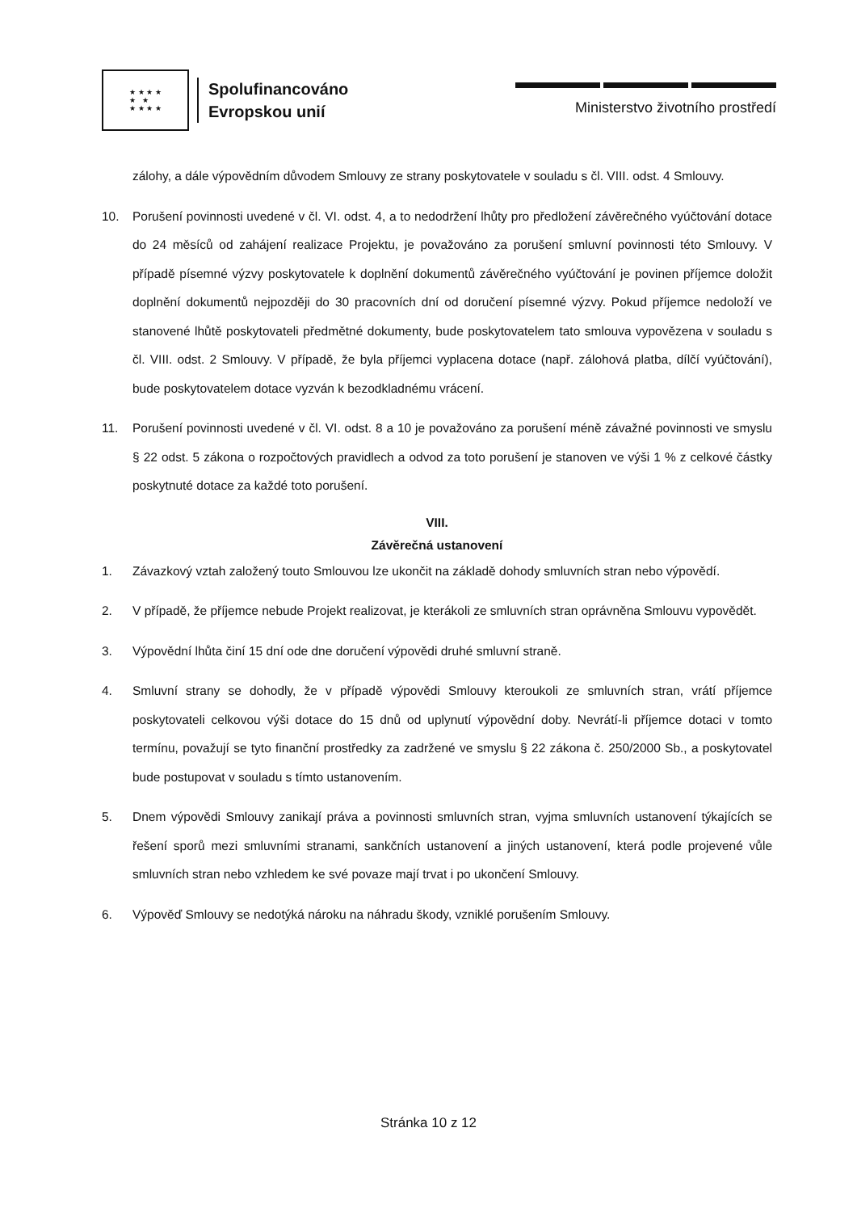★ ★ ★ ★
★ ★
★ ★ ★ ★
Spolufinancováno
Evropskou unií
Ministerstvo životního prostředí
zálohy, a dále výpovědním důvodem Smlouvy ze strany poskytovatele v souladu s čl. VIII. odst. 4 Smlouvy.
10. Porušení povinnosti uvedené v čl. VI. odst. 4, a to nedodržení lhůty pro předložení závěrečného vyúčtování dotace do 24 měsíců od zahájení realizace Projektu, je považováno za porušení smluvní povinnosti této Smlouvy. V případě písemné výzvy poskytovatele k doplnění dokumentů závěrečného vyúčtování je povinen příjemce doložit doplnění dokumentů nejpozději do 30 pracovních dní od doručení písemné výzvy. Pokud příjemce nedoloží ve stanovené lhůtě poskytovateli předmětné dokumenty, bude poskytovatelem tato smlouva vypovězena v souladu s čl. VIII. odst. 2 Smlouvy. V případě, že byla příjemci vyplacena dotace (např. zálohová platba, dílčí vyúčtování), bude poskytovatelem dotace vyzván k bezodkladnému vrácení.
11. Porušení povinnosti uvedené v čl. VI. odst. 8 a 10 je považováno za porušení méně závažné povinnosti ve smyslu § 22 odst. 5 zákona o rozpočtových pravidlech a odvod za toto porušení je stanoven ve výši 1 % z celkové částky poskytnuté dotace za každé toto porušení.
VIII.
Závěrečná ustanovení
1. Závazkový vztah založený touto Smlouvou lze ukončit na základě dohody smluvních stran nebo výpovědí.
2. V případě, že příjemce nebude Projekt realizovat, je kterákoli ze smluvních stran oprávněna Smlouvu vypovědět.
3. Výpovědní lhůta činí 15 dní ode dne doručení výpovědi druhé smluvní straně.
4. Smluvní strany se dohodly, že v případě výpovědi Smlouvy kteroukoli ze smluvních stran, vrátí příjemce poskytovateli celkovou výši dotace do 15 dnů od uplynutí výpovědní doby. Nevrátí-li příjemce dotaci v tomto termínu, považují se tyto finanční prostředky za zadržené ve smyslu § 22 zákona č. 250/2000 Sb., a poskytovatel bude postupovat v souladu s tímto ustanovením.
5. Dnem výpovědi Smlouvy zanikají práva a povinnosti smluvních stran, vyjma smluvních ustanovení týkajících se řešení sporů mezi smluvními stranami, sankčních ustanovení a jiných ustanovení, která podle projevené vůle smluvních stran nebo vzhledem ke své povaze mají trvat i po ukončení Smlouvy.
6. Výpověď Smlouvy se nedotýká nároku na náhradu škody, vzniklé porušením Smlouvy.
Stránka 10 z 12